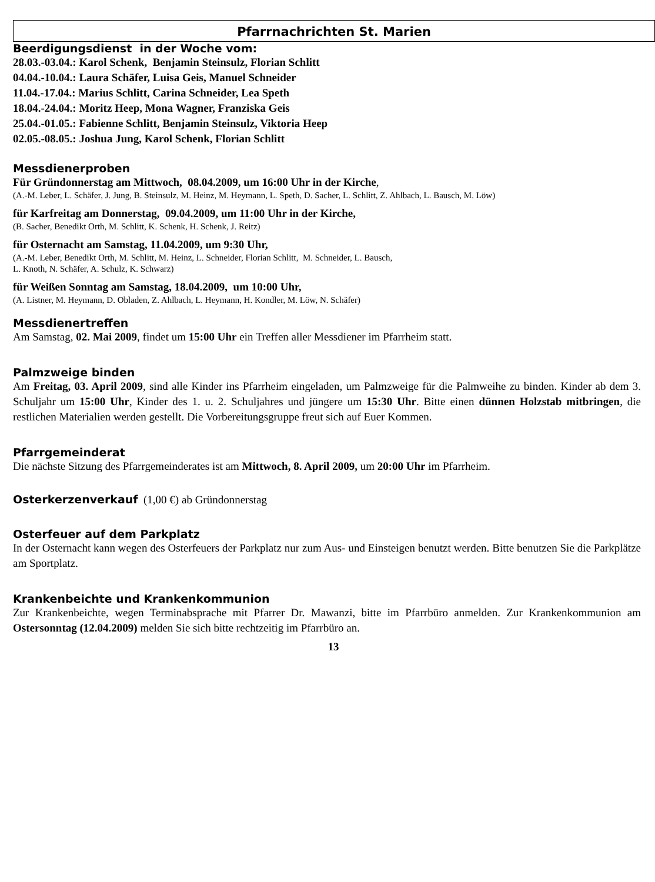Pfarrnachrichten St. Marien
Beerdigungsdienst in der Woche vom:
28.03.-03.04.: Karol Schenk, Benjamin Steinsulz, Florian Schlitt
04.04.-10.04.: Laura Schäfer, Luisa Geis, Manuel Schneider
11.04.-17.04.: Marius Schlitt, Carina Schneider, Lea Speth
18.04.-24.04.: Moritz Heep, Mona Wagner, Franziska Geis
25.04.-01.05.: Fabienne Schlitt, Benjamin Steinsulz, Viktoria Heep
02.05.-08.05.: Joshua Jung, Karol Schenk, Florian Schlitt
Messdienerproben
Für Gründonnerstag am Mittwoch, 08.04.2009, um 16:00 Uhr in der Kirche,
(A.-M. Leber, L. Schäfer, J. Jung, B. Steinsulz, M. Heinz, M. Heymann, L. Speth, D. Sacher, L. Schlitt, Z. Ahlbach, L. Bausch, M. Löw)
für Karfreitag am Donnerstag, 09.04.2009, um 11:00 Uhr in der Kirche,
(B. Sacher, Benedikt Orth, M. Schlitt, K. Schenk, H. Schenk, J. Reitz)
für Osternacht am Samstag, 11.04.2009, um 9:30 Uhr,
(A.-M. Leber, Benedikt Orth, M. Schlitt, M. Heinz, L. Schneider, Florian Schlitt, M. Schneider, L. Bausch,
L. Knoth, N. Schäfer, A. Schulz, K. Schwarz)
für Weißen Sonntag am Samstag, 18.04.2009, um 10:00 Uhr,
(A. Listner, M. Heymann, D. Obladen, Z. Ahlbach, L. Heymann, H. Kondler, M. Löw, N. Schäfer)
Messdienertreffen
Am Samstag, 02. Mai 2009, findet um 15:00 Uhr ein Treffen aller Messdiener im Pfarrheim statt.
Palmzweige binden
Am Freitag, 03. April 2009, sind alle Kinder ins Pfarrheim eingeladen, um Palmzweige für die Palmweihe zu binden. Kinder ab dem 3. Schuljahr um 15:00 Uhr, Kinder des 1. u. 2. Schuljahres und jüngere um 15:30 Uhr. Bitte einen dünnen Holzstab mitbringen, die restlichen Materialien werden gestellt. Die Vorbereitungsgruppe freut sich auf Euer Kommen.
Pfarrgemeinderat
Die nächste Sitzung des Pfarrgemeinderates ist am Mittwoch, 8. April 2009, um 20:00 Uhr im Pfarrheim.
Osterkerzenverkauf (1,00 €) ab Gründonnerstag
Osterfeuer auf dem Parkplatz
In der Osternacht kann wegen des Osterfeuers der Parkplatz nur zum Aus- und Einsteigen benutzt werden. Bitte benutzen Sie die Parkplätze am Sportplatz.
Krankenbeichte und Krankenkommunion
Zur Krankenbeichte, wegen Terminabsprache mit Pfarrer Dr. Mawanzi, bitte im Pfarrbüro anmelden. Zur Krankenkommunion am Ostersonntag (12.04.2009) melden Sie sich bitte rechtzeitig im Pfarrbüro an.
13